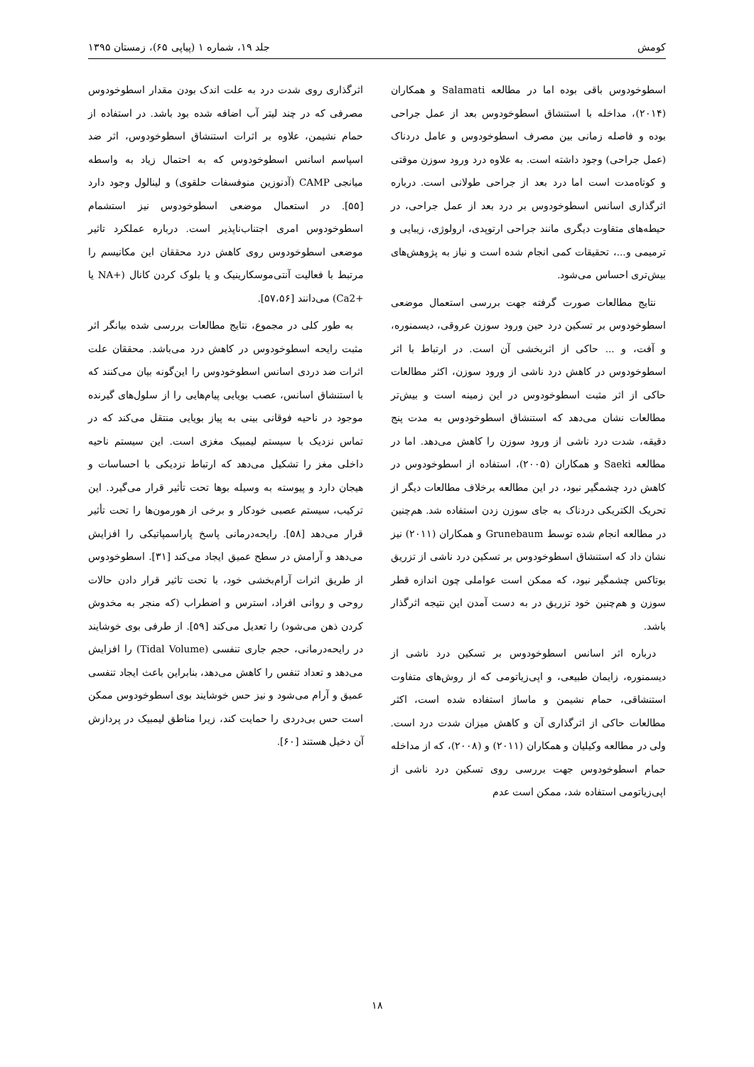کومش جلد ۱۹، شماره ۱ (پیاپی ۶۵)، زمستان ۱۳۹۵
اسطوخودوس باقی بوده اما در مطالعه Salamati و همکاران (۲۰۱۴)، مداخله با استنشاق اسطوخودوس بعد از عمل جراحی بوده و فاصله زمانی بین مصرف اسطوخودوس و عامل دردناک (عمل جراحی) وجود داشته است. به علاوه درد ورود سوزن موقتی و کوتاه‌مدت است اما درد بعد از جراحی طولانی است. درباره اثرگذاری اسانس اسطوخودوس بر درد بعد از عمل جراحی، در حیطه‌های متفاوت دیگری مانند جراحی ارتوپدی، ارولوژی، زیبایی و ترمیمی و...، تحقیقات کمی انجام شده است و نیاز به پژوهش‌های بیش‌تری احساس می‌شود.
نتایج مطالعات صورت گرفته جهت بررسی استعمال موضعی اسطوخودوس بر تسکین درد حین ورود سوزن عروقی، دیسمنوره، و آفت، و ... حاکی از اثربخشی آن است. در ارتباط با اثر اسطوخودوس در کاهش درد ناشی از ورود سوزن، اکثر مطالعات حاکی از اثر مثبت اسطوخودوس در این زمینه است و بیش‌تر مطالعات نشان می‌دهد که استنشاق اسطوخودوس به مدت پنج دقیقه، شدت درد ناشی از ورود سوزن را کاهش می‌دهد. اما در مطالعه Saeki و همکاران (۲۰۰۵)، استفاده از اسطوخودوس در کاهش درد چشمگیر نبود، در این مطالعه برخلاف مطالعات دیگر از تحریک الکتریکی دردناک به جای سوزن زدن استفاده شد. هم‌چنین در مطالعه انجام شده توسط Grunebaum و همکاران (۲۰۱۱) نیز نشان داد که استنشاق اسطوخودوس بر تسکین درد ناشی از تزریق بوتاکس چشمگیر نبود، که ممکن است عواملی چون اندازه قطر سوزن و هم‌چنین خود تزریق در به دست آمدن این نتیجه اثرگذار باشد.
درباره اثر اسانس اسطوخودوس بر تسکین درد ناشی از دیسمنوره، زایمان طبیعی، و اپی‌زیاتومی که از روش‌های متفاوت استنشاقی، حمام نشیمن و ماساژ استفاده شده است، اکثر مطالعات حاکی از اثرگذاری آن و کاهش میزان شدت درد است. ولی در مطالعه وکیلیان و همکاران (۲۰۱۱) و (۲۰۰۸)، که از مداخله حمام اسطوخودوس جهت بررسی روی تسکین درد ناشی از اپی‌زیاتومی استفاده شد، ممکن است عدم
اثرگذاری روی شدت درد به علت اندک بودن مقدار اسطوخودوس مصرفی که در چند لیتر آب اضافه شده بود باشد. در استفاده از حمام نشیمن، علاوه بر اثرات استنشاق اسطوخودوس، اثر ضد اسپاسم اسانس اسطوخودوس که به احتمال زیاد به واسطه میانجی CAMP (آدنوزین منوفسفات حلقوی) و لینالول وجود دارد [۵۵]. در استعمال موضعی اسطوخودوس نیز استشمام اسطوخودوس امری اجتناب‌ناپذیر است. درباره عملکرد تاثیر موضعی اسطوخودوس روی کاهش درد محققان این مکانیسم را مرتبط با فعالیت آنتی‌موسکارینیک و یا بلوک کردن کانال (+NA یا +Ca2) می‌دانند [۵۷،۵۶].
به طور کلی در مجموع، نتایج مطالعات بررسی شده بیانگر اثر مثبت رایحه اسطوخودوس در کاهش درد می‌باشد. محققان علت اثرات ضد دردی اسانس اسطوخودوس را این‌گونه بیان می‌کنند که با استنشاق اسانس، عصب بویایی پیام‌هایی را از سلول‌های گیرنده موجود در ناحیه فوقانی بینی به پیاز بویایی منتقل می‌کند که در تماس نزدیک با سیستم لیمبیک مغزی است. این سیستم ناحیه داخلی مغز را تشکیل می‌دهد که ارتباط نزدیکی با احساسات و هیجان دارد و پیوسته به وسیله بوها تحت تأثیر قرار می‌گیرد. این ترکیب، سیستم عصبی خودکار و برخی از هورمون‌ها را تحت تأثیر قرار می‌دهد [۵۸]. رایحه‌درمانی پاسخ پاراسمپاتیکی را افزایش می‌دهد و آرامش در سطح عمیق ایجاد می‌کند [۳۱]. اسطوخودوس از طریق اثرات آرام‌بخشی خود، با تحت تاثیر قرار دادن حالات روحی و روانی افراد، استرس و اضطراب (که منجر به مخدوش کردن ذهن می‌شود) را تعدیل می‌کند [۵۹]. از طرفی بوی خوشایند در رایحه‌درمانی، حجم جاری تنفسی (Tidal Volume) را افزایش می‌دهد و تعداد تنفس را کاهش می‌دهد، بنابراین باعث ایجاد تنفسی عمیق و آرام می‌شود و نیز حس خوشایند بوی اسطوخودوس ممکن است حس بی‌دردی را حمایت کند، زیرا مناطق لیمبیک در پردازش آن دخیل هستند [۶۰].
۱۸